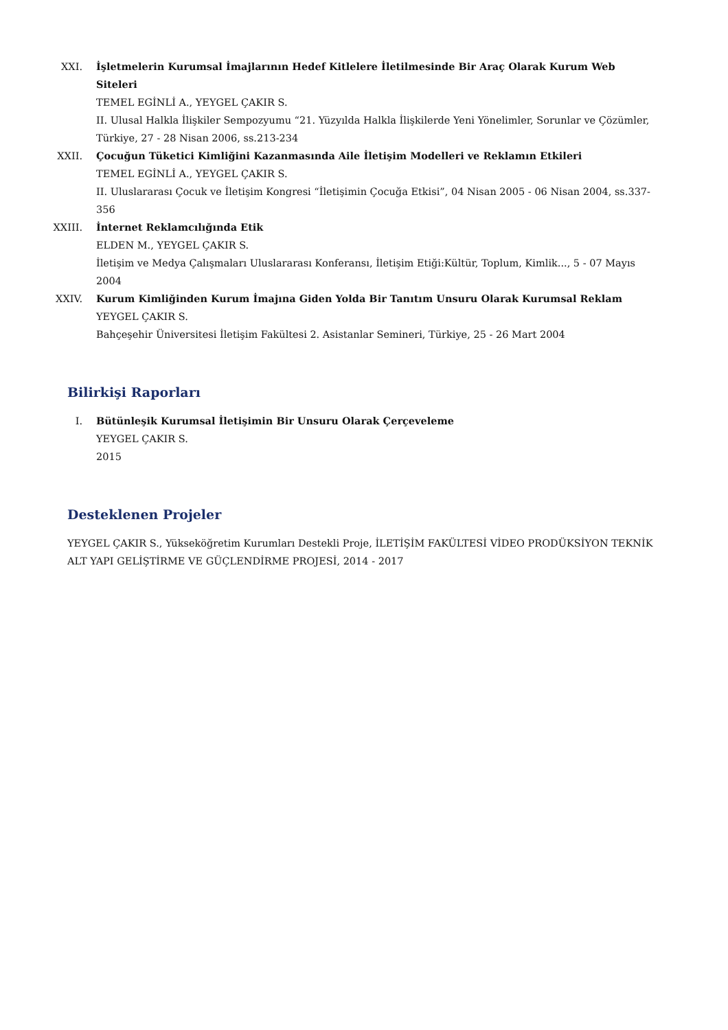XXI. İşletmelerin Kurumsal İmajlarının Hedef Kitlelere İletilmesinde Bir Araç Olarak Kurum Web Siteleri
TEMEL EGİNLİ A., YEYGEL ÇAKIR S.
II. Ulusal Halkla İlişkiler Sempozyumu “21. Yüzyılda Halkla İlişkilerde Yeni Yönelimler, Sorunlar ve Çözümler, Türkiye, 27 - 28 Nisan 2006, ss.213-234
XXII. Çocuğun Tüketici Kimliğini Kazanmasında Aile İletişim Modelleri ve Reklamın Etkileri
TEMEL EGİNLİ A., YEYGEL ÇAKIR S.
II. Uluslararası Çocuk ve İletişim Kongresi “İletişimin Çocuğa Etkisi”, 04 Nisan 2005 - 06 Nisan 2004, ss.337-356
XXIII.
İnternet Reklamcılığında Etik
ELDEN M., YEYGEL ÇAKIR S.
İletişim ve Medya Çalışmaları Uluslararası Konferansı, İletişim Etiği:Kültür, Toplum, Kimlik..., 5 - 07 Mayıs 2004
XXIV. Kurum Kimliğinden Kurum İmajına Giden Yolda Bir Tanıtım Unsuru Olarak Kurumsal Reklam
YEYGEL ÇAKIR S.
Bahçeşehir Üniversitesi İletişim Fakültesi 2. Asistanlar Semineri, Türkiye, 25 - 26 Mart 2004
Bilirkişi Raporları
I. Bütünleşik Kurumsal İletişimin Bir Unsuru Olarak Çerçeveleme
YEYGEL ÇAKIR S.
2015
Desteklenen Projeler
YEYGEL ÇAKIR S., Yükseköğretim Kurumları Destekli Proje, İLETİŞİM FAKÜLTESİ VİDEO PRODÜKSİYON TEKNİK ALT YAPI GELİŞTİRME VE GÜÇLENDİRME PROJESİ, 2014 - 2017